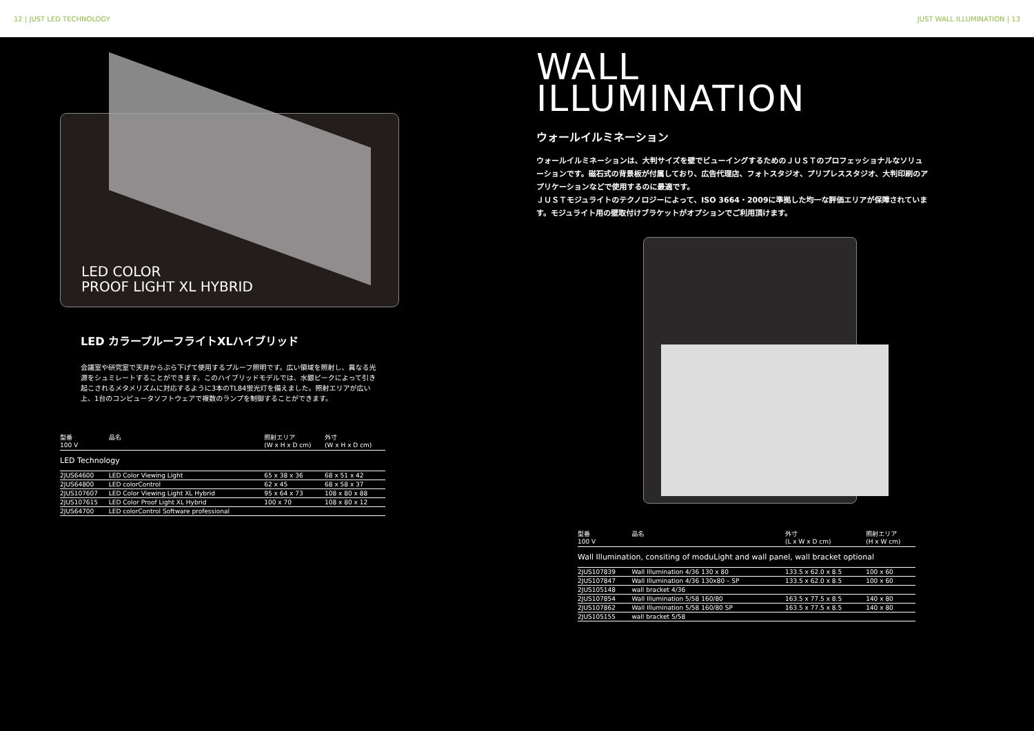12 | JUST LED TECHNOLOGY JUST WALL ILLUMINATION | 13
LED COLOR
PROOF LIGHT XL HYBRID
LED カラープルーフライトXLハイブリッド
会議室や研究室で天井からぶら下げて使用するプルーフ照明です。広い領域を照射し、異なる光源をシュミレートすることができます。このハイブリッドモデルでは、水銀ピークによって引き起こされるメタメリズムに対応するように3本のTL84蛍光灯を備えました。照射エリアが広い上、1台のコンピュータソフトウェアで複数のランプを制御することができます。
| 型番 100 V | 品名 | 照射エリア (W x H x D cm) | 外寸 (W x H x D cm) |
| --- | --- | --- | --- |
| LED Technology | | | |
| 2JUS64600 | LED Color Viewing Light | 65 x 38 x 36 | 68 x 51 x 42 |
| 2JUS64800 | LED colorControl | 62 x 45 | 68 x 58 x 37 |
| 2JUS107607 | LED Color Viewing Light XL Hybrid | 95 x 64 x 73 | 108 x 80 x 88 |
| 2JUS107615 | LED Color Proof Light XL Hybrid | 100 x 70 | 108 x 80 x 12 |
| 2JUS64700 | LED colorControl Software professional | | |
WALL
ILLUMINATION
ウォールイルミネーション
ウォールイルミネーションは、大判サイズを壁でビューイングするためのＪＵＳＴのプロフェッショナルなソリューションです。磁石式の背景板が付属しており、広告代理店、フォトスタジオ、プリプレススタジオ、大判印刷のアプリケーションなどで使用するのに最適です。
ＪＵＳＴモジュライトのテクノロジーによって、ISO 3664・2009に準拠した均一な評価エリアが保障されています。モジュライト用の壁取付けブラケットがオプションでご利用頂けます。
| 型番 100 V | 品名 | 外寸 (L x W x D cm) | 照射エリア (H x W cm) |
| --- | --- | --- | --- |
| Wall Illumination, consiting of moduLight and wall panel, wall bracket optional | | | |
| 2JUS107839 | Wall Illumination 4/36 130 x 80 | 133.5 x 62.0 x 8.5 | 100 x 60 |
| 2JUS107847 | Wall Illumination 4/36 130x80 – SP | 133.5 x 62.0 x 8.5 | 100 x 60 |
| 2JUS105148 | wall bracket 4/36 | | |
| 2JUS107854 | Wall Illumination 5/58 160/80 | 163.5 x 77.5 x 8.5 | 140 x 80 |
| 2JUS107862 | Wall Illumination 5/58 160/80 SP | 163.5 x 77.5 x 8.5 | 140 x 80 |
| 2JUS105155 | wall bracket 5/58 | | |